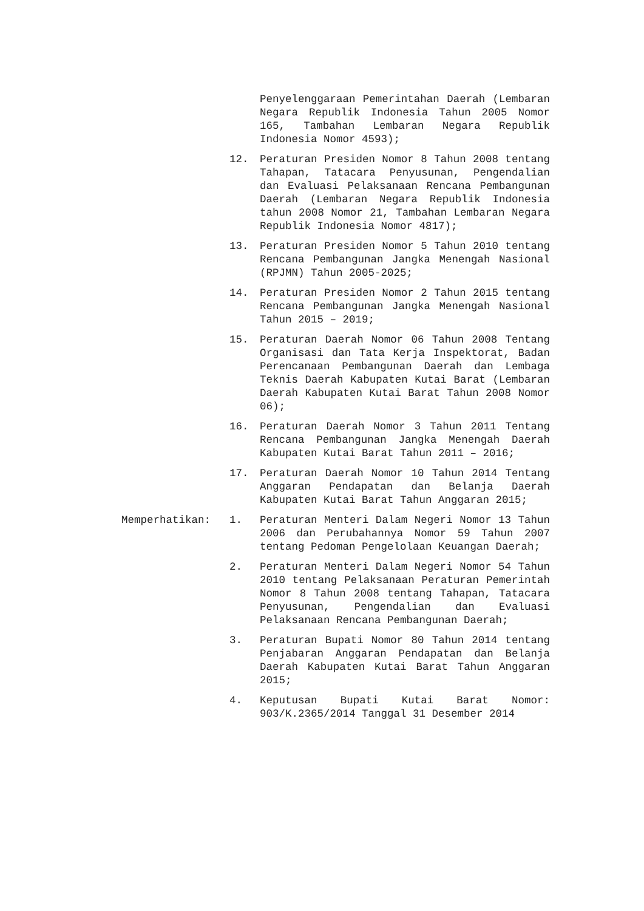Penyelenggaraan Pemerintahan Daerah (Lembaran Negara Republik Indonesia Tahun 2005 Nomor 165, Tambahan Lembaran Negara Republik Indonesia Nomor 4593);
12. Peraturan Presiden Nomor 8 Tahun 2008 tentang Tahapan, Tatacara Penyusunan, Pengendalian dan Evaluasi Pelaksanaan Rencana Pembangunan Daerah (Lembaran Negara Republik Indonesia tahun 2008 Nomor 21, Tambahan Lembaran Negara Republik Indonesia Nomor 4817);
13. Peraturan Presiden Nomor 5 Tahun 2010 tentang Rencana Pembangunan Jangka Menengah Nasional (RPJMN) Tahun 2005-2025;
14. Peraturan Presiden Nomor 2 Tahun 2015 tentang Rencana Pembangunan Jangka Menengah Nasional Tahun 2015 – 2019;
15. Peraturan Daerah Nomor 06 Tahun 2008 Tentang Organisasi dan Tata Kerja Inspektorat, Badan Perencanaan Pembangunan Daerah dan Lembaga Teknis Daerah Kabupaten Kutai Barat (Lembaran Daerah Kabupaten Kutai Barat Tahun 2008 Nomor 06);
16. Peraturan Daerah Nomor 3 Tahun 2011 Tentang Rencana Pembangunan Jangka Menengah Daerah Kabupaten Kutai Barat Tahun 2011 – 2016;
17. Peraturan Daerah Nomor 10 Tahun 2014 Tentang Anggaran Pendapatan dan Belanja Daerah Kabupaten Kutai Barat Tahun Anggaran 2015;
Memperhatikan: 1. Peraturan Menteri Dalam Negeri Nomor 13 Tahun 2006 dan Perubahannya Nomor 59 Tahun 2007 tentang Pedoman Pengelolaan Keuangan Daerah;
2. Peraturan Menteri Dalam Negeri Nomor 54 Tahun 2010 tentang Pelaksanaan Peraturan Pemerintah Nomor 8 Tahun 2008 tentang Tahapan, Tatacara Penyusunan, Pengendalian dan Evaluasi Pelaksanaan Rencana Pembangunan Daerah;
3. Peraturan Bupati Nomor 80 Tahun 2014 tentang Penjabaran Anggaran Pendapatan dan Belanja Daerah Kabupaten Kutai Barat Tahun Anggaran 2015;
4. Keputusan Bupati Kutai Barat Nomor: 903/K.2365/2014 Tanggal 31 Desember 2014